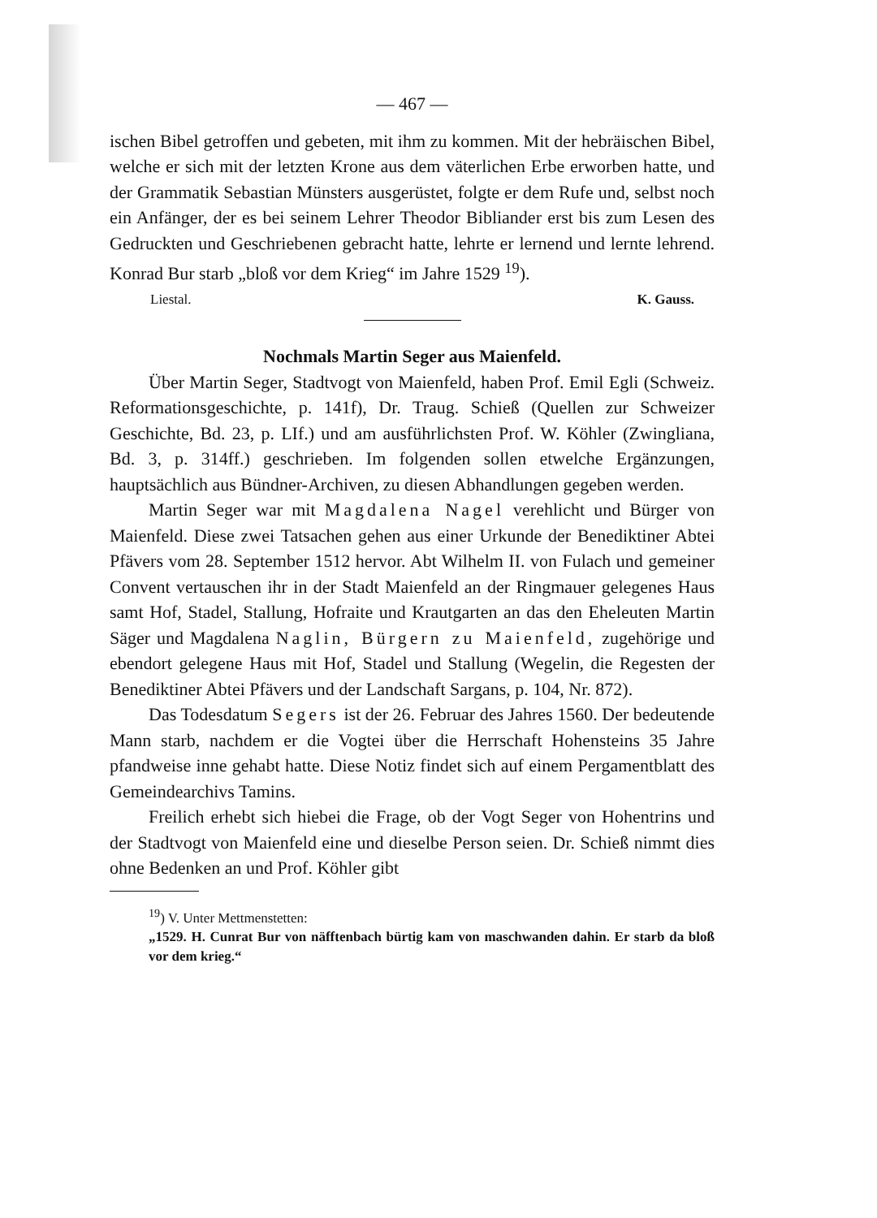— 467 —
ischen Bibel getroffen und gebeten, mit ihm zu kommen. Mit der hebräischen Bibel, welche er sich mit der letzten Krone aus dem väterlichen Erbe erworben hatte, und der Grammatik Sebastian Münsters ausgerüstet, folgte er dem Rufe und, selbst noch ein Anfänger, der es bei seinem Lehrer Theodor Bibliander erst bis zum Lesen des Gedruckten und Geschriebenen gebracht hatte, lehrte er lernend und lernte lehrend. Konrad Bur starb „bloß vor dem Krieg“ im Jahre 1529 <sup>19</sup>).
Liestal. K. Gauss.
Nochmals Martin Seger aus Maienfeld.
Über Martin Seger, Stadtvogt von Maienfeld, haben Prof. Emil Egli (Schweiz. Reformationsgeschichte, p. 141f), Dr. Traug. Schieß (Quellen zur Schweizer Geschichte, Bd. 23, p. LIf.) und am ausführlichsten Prof. W. Köhler (Zwingliana, Bd. 3, p. 314ff.) geschrieben. Im folgenden sollen etwelche Ergänzungen, hauptsächlich aus Bündner-Archiven, zu diesen Abhandlungen gegeben werden.
Martin Seger war mit Magdalena Nagel verehlicht und Bürger von Maienfeld. Diese zwei Tatsachen gehen aus einer Urkunde der Benediktiner Abtei Pfävers vom 28. September 1512 hervor. Abt Wilhelm II. von Fulach und gemeiner Convent vertauschen ihr in der Stadt Maienfeld an der Ringmauer gelegenes Haus samt Hof, Stadel, Stallung, Hofraite und Krautgarten an das den Eheleuten Martin Säger und Magdalena Naglin, Bürgern zu Maienfeld, zugehörige und ebendort gelegene Haus mit Hof, Stadel und Stallung (Wegelin, die Regesten der Benediktiner Abtei Pfävers und der Landschaft Sargans, p. 104, Nr. 872).
Das Todesdatum Segers ist der 26. Februar des Jahres 1560. Der bedeutende Mann starb, nachdem er die Vogtei über die Herrschaft Hohensteins 35 Jahre pfandweise inne gehabt hatte. Diese Notiz findet sich auf einem Pergamentblatt des Gemeindearchivs Tamins.
Freilich erhebt sich hiebei die Frage, ob der Vogt Seger von Hohentrins und der Stadtvogt von Maienfeld eine und dieselbe Person seien. Dr. Schieß nimmt dies ohne Bedenken an und Prof. Köhler gibt
<sup>19</sup>) V. Unter Mettmenstetten:
„1529. H. Cunrat Bur von näfftenbach bürtig kam von maschwanden dahin. Er starb da bloß vor dem krieg.“